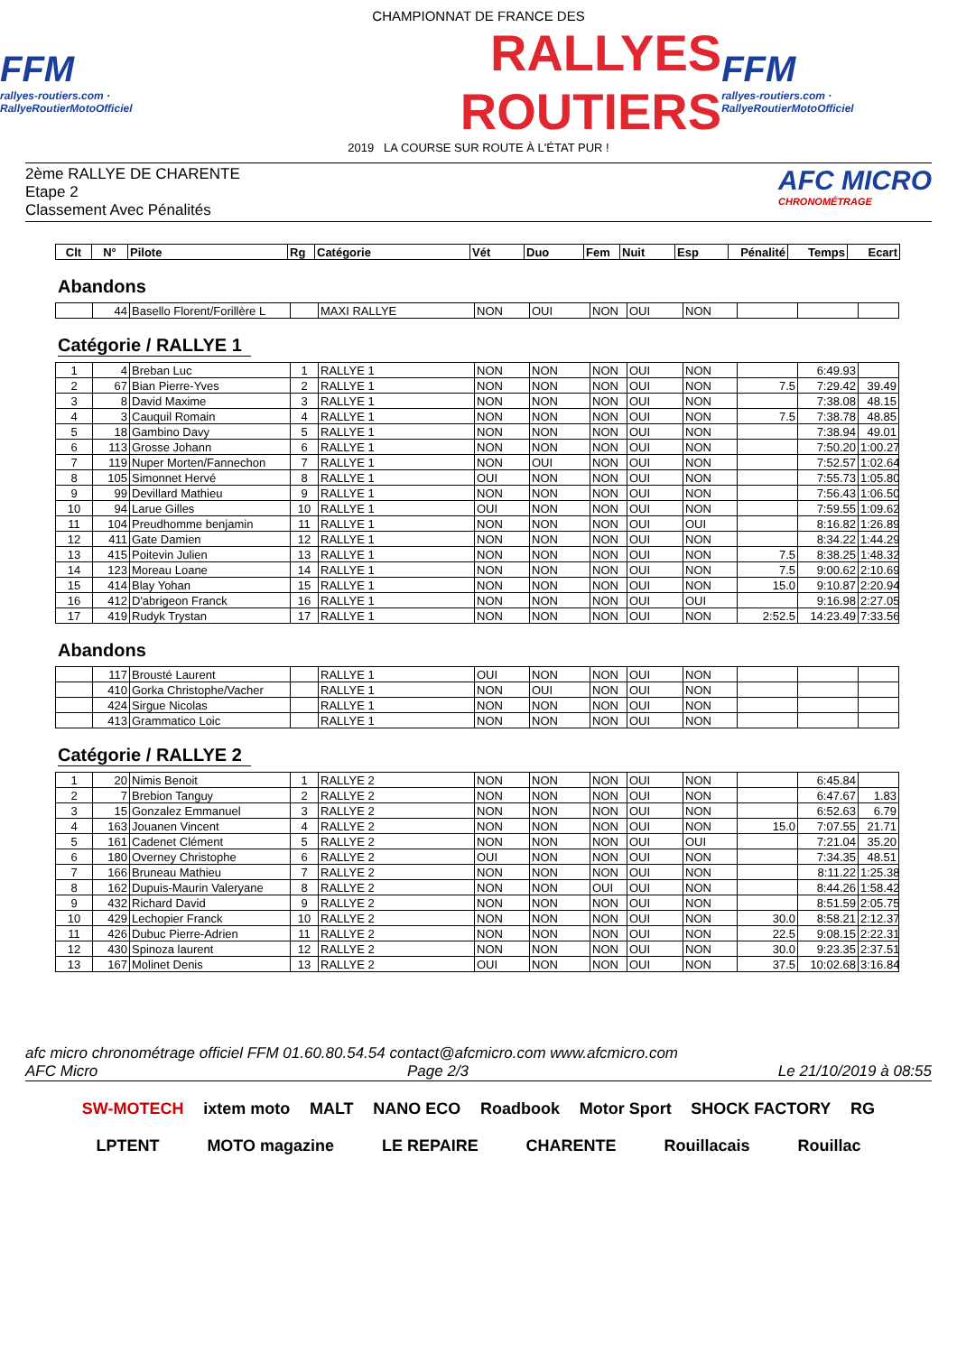FFM
rallyes-routiers.com · RallyeRoutierMotoOfficiel
CHAMPIONNAT DE FRANCE DES
RALLYES ROUTIERS
2019 LA COURSE SUR ROUTE À L'ÉTAT PUR !
FFM
rallyes-routiers.com · RallyeRoutierMotoOfficiel
2ème RALLYE DE CHARENTE
Etape 2
Classement Avec Pénalités
AFC MICRO
CHRONOMÉTRAGE
| Clt | N° | Pilote | Rg | Catégorie | Vét | Duo | Fem | Nuit | Esp | Pénalité | Temps | Ecart |
| --- | --- | --- | --- | --- | --- | --- | --- | --- | --- | --- | --- | --- |
Abandons
| | 44 | Basello Florent/Forillère L | | MAXI RALLYE | NON | OUI | NON | OUI | NON | | | |
Catégorie / RALLYE 1
| 1 | 4 | Breban Luc | 1 | RALLYE 1 | NON | NON | NON | OUI | NON | | 6:49.93 | |
| 2 | 67 | Bian Pierre-Yves | 2 | RALLYE 1 | NON | NON | NON | OUI | NON | 7.5 | 7:29.42 | 39.49 |
| 3 | 8 | David Maxime | 3 | RALLYE 1 | NON | NON | NON | OUI | NON | | 7:38.08 | 48.15 |
| 4 | 3 | Cauquil Romain | 4 | RALLYE 1 | NON | NON | NON | OUI | NON | 7.5 | 7:38.78 | 48.85 |
| 5 | 18 | Gambino Davy | 5 | RALLYE 1 | NON | NON | NON | OUI | NON | | 7:38.94 | 49.01 |
| 6 | 113 | Grosse Johann | 6 | RALLYE 1 | NON | NON | NON | OUI | NON | | 7:50.20 | 1:00.27 |
| 7 | 119 | Nuper Morten/Fannechon | 7 | RALLYE 1 | NON | OUI | NON | OUI | NON | | 7:52.57 | 1:02.64 |
| 8 | 105 | Simonnet Hervé | 8 | RALLYE 1 | OUI | NON | NON | OUI | NON | | 7:55.73 | 1:05.80 |
| 9 | 99 | Devillard Mathieu | 9 | RALLYE 1 | NON | NON | NON | OUI | NON | | 7:56.43 | 1:06.50 |
| 10 | 94 | Larue Gilles | 10 | RALLYE 1 | OUI | NON | NON | OUI | NON | | 7:59.55 | 1:09.62 |
| 11 | 104 | Preudhomme benjamin | 11 | RALLYE 1 | NON | NON | NON | OUI | OUI | | 8:16.82 | 1:26.89 |
| 12 | 411 | Gate Damien | 12 | RALLYE 1 | NON | NON | NON | OUI | NON | | 8:34.22 | 1:44.29 |
| 13 | 415 | Poitevin Julien | 13 | RALLYE 1 | NON | NON | NON | OUI | NON | 7.5 | 8:38.25 | 1:48.32 |
| 14 | 123 | Moreau Loane | 14 | RALLYE 1 | NON | NON | NON | OUI | NON | 7.5 | 9:00.62 | 2:10.69 |
| 15 | 414 | Blay Yohan | 15 | RALLYE 1 | NON | NON | NON | OUI | NON | 15.0 | 9:10.87 | 2:20.94 |
| 16 | 412 | D'abrigeon Franck | 16 | RALLYE 1 | NON | NON | NON | OUI | OUI | | 9:16.98 | 2:27.05 |
| 17 | 419 | Rudyk Trystan | 17 | RALLYE 1 | NON | NON | NON | OUI | NON | 2:52.5 | 14:23.49 | 7:33.56 |
Abandons
| | 117 | Brousté Laurent | | RALLYE 1 | OUI | NON | NON | OUI | NON | | | |
| | 410 | Gorka Christophe/Vacher | | RALLYE 1 | NON | OUI | NON | OUI | NON | | | |
| | 424 | Sirgue Nicolas | | RALLYE 1 | NON | NON | NON | OUI | NON | | | |
| | 413 | Grammatico Loic | | RALLYE 1 | NON | NON | NON | OUI | NON | | | |
Catégorie / RALLYE 2
| 1 | 20 | Nimis Benoit | 1 | RALLYE 2 | NON | NON | NON | OUI | NON | | 6:45.84 | |
| 2 | 7 | Brebion Tanguy | 2 | RALLYE 2 | NON | NON | NON | OUI | NON | | 6:47.67 | 1.83 |
| 3 | 15 | Gonzalez Emmanuel | 3 | RALLYE 2 | NON | NON | NON | OUI | NON | | 6:52.63 | 6.79 |
| 4 | 163 | Jouanen Vincent | 4 | RALLYE 2 | NON | NON | NON | OUI | NON | 15.0 | 7:07.55 | 21.71 |
| 5 | 161 | Cadenet Clément | 5 | RALLYE 2 | NON | NON | NON | OUI | OUI | | 7:21.04 | 35.20 |
| 6 | 180 | Overney Christophe | 6 | RALLYE 2 | OUI | NON | NON | OUI | NON | | 7:34.35 | 48.51 |
| 7 | 166 | Bruneau Mathieu | 7 | RALLYE 2 | NON | NON | NON | OUI | NON | | 8:11.22 | 1:25.38 |
| 8 | 162 | Dupuis-Maurin Valeryane | 8 | RALLYE 2 | NON | NON | OUI | OUI | NON | | 8:44.26 | 1:58.42 |
| 9 | 432 | Richard David | 9 | RALLYE 2 | NON | NON | NON | OUI | NON | | 8:51.59 | 2:05.75 |
| 10 | 429 | Lechopier Franck | 10 | RALLYE 2 | NON | NON | NON | OUI | NON | 30.0 | 8:58.21 | 2:12.37 |
| 11 | 426 | Dubuc Pierre-Adrien | 11 | RALLYE 2 | NON | NON | NON | OUI | NON | 22.5 | 9:08.15 | 2:22.31 |
| 12 | 430 | Spinoza laurent | 12 | RALLYE 2 | NON | NON | NON | OUI | NON | 30.0 | 9:23.35 | 2:37.51 |
| 13 | 167 | Molinet Denis | 13 | RALLYE 2 | OUI | NON | NON | OUI | NON | 37.5 | 10:02.68 | 3:16.84 |
afc micro chronométrage officiel FFM 01.60.80.54.54 contact@afcmicro.com www.afcmicro.com
AFC Micro Page 2/3 Le 21/10/2019 à 08:55
SW-MOTECH ixtem moto MALT NANO ECO Roadbook Motor Sport SHOCK FACTORY RG LPTENT MOTO magazine LE REPAIRE CHARENTE Rouillacais Rouillac